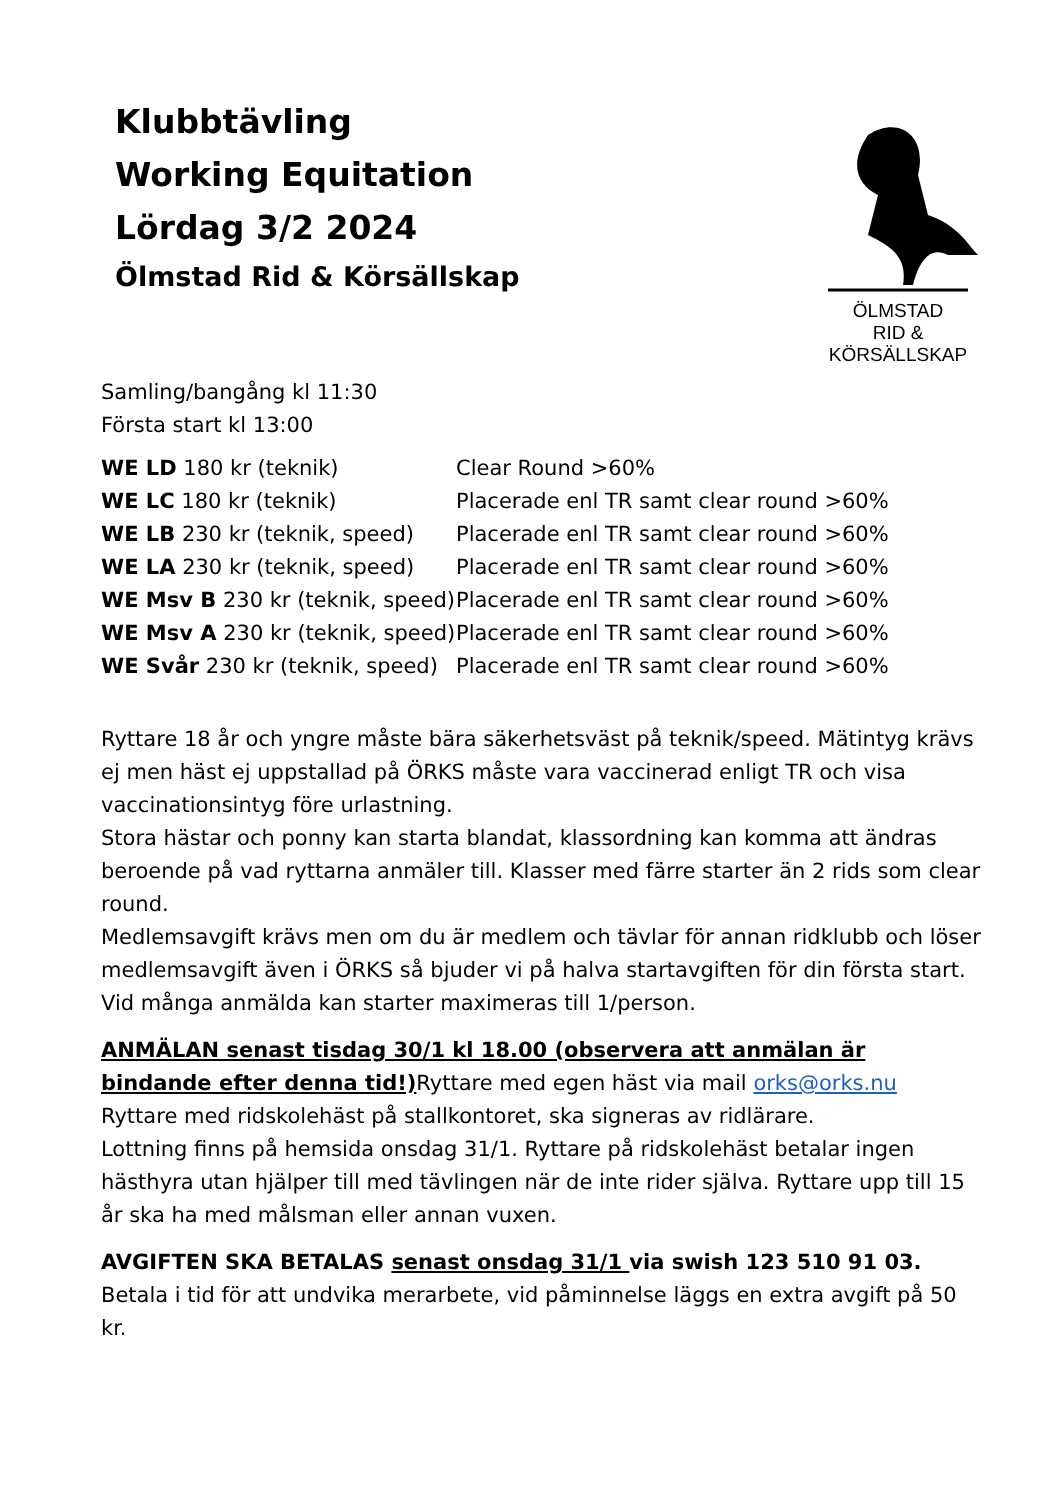Klubbtävling
Working Equitation
Lördag 3/2 2024
Ölmstad Rid & Körsällskap
ÖLMSTAD
RID & KÖRSÄLLSKAP
Samling/bangång kl 11:30
Första start kl 13:00
| WE LD 180 kr (teknik) | Clear Round >60% |
| WE LC 180 kr (teknik) | Placerade enl TR samt clear round >60% |
| WE LB 230 kr (teknik, speed) | Placerade enl TR samt clear round >60% |
| WE LA 230 kr (teknik, speed) | Placerade enl TR samt clear round >60% |
| WE Msv B 230 kr (teknik, speed) | Placerade enl TR samt clear round >60% |
| WE Msv A 230 kr (teknik, speed) | Placerade enl TR samt clear round >60% |
| WE Svår 230 kr (teknik, speed) | Placerade enl TR samt clear round >60% |
Ryttare 18 år och yngre måste bära säkerhetsväst på teknik/speed. Mätintyg krävs ej men häst ej uppstallad på ÖRKS måste vara vaccinerad enligt TR och visa vaccinationsintyg före urlastning.
Stora hästar och ponny kan starta blandat, klassordning kan komma att ändras beroende på vad ryttarna anmäler till. Klasser med färre starter än 2 rids som clear round.
Medlemsavgift krävs men om du är medlem och tävlar för annan ridklubb och löser medlemsavgift även i ÖRKS så bjuder vi på halva startavgiften för din första start. Vid många anmälda kan starter maximeras till 1/person.
ANMÄLAN senast tisdag 30/1 kl 18.00 (observera att anmälan är bindande efter denna tid!) Ryttare med egen häst via mail orks@orks.nu
Ryttare med ridskolehäst på stallkontoret, ska signeras av ridlärare.
Lottning finns på hemsida onsdag 31/1. Ryttare på ridskolehäst betalar ingen hästhyra utan hjälper till med tävlingen när de inte rider själva. Ryttare upp till 15 år ska ha med målsman eller annan vuxen.
AVGIFTEN SKA BETALAS senast onsdag 31/1 via swish 123 510 91 03. Betala i tid för att undvika merarbete, vid påminnelse läggs en extra avgift på 50 kr.